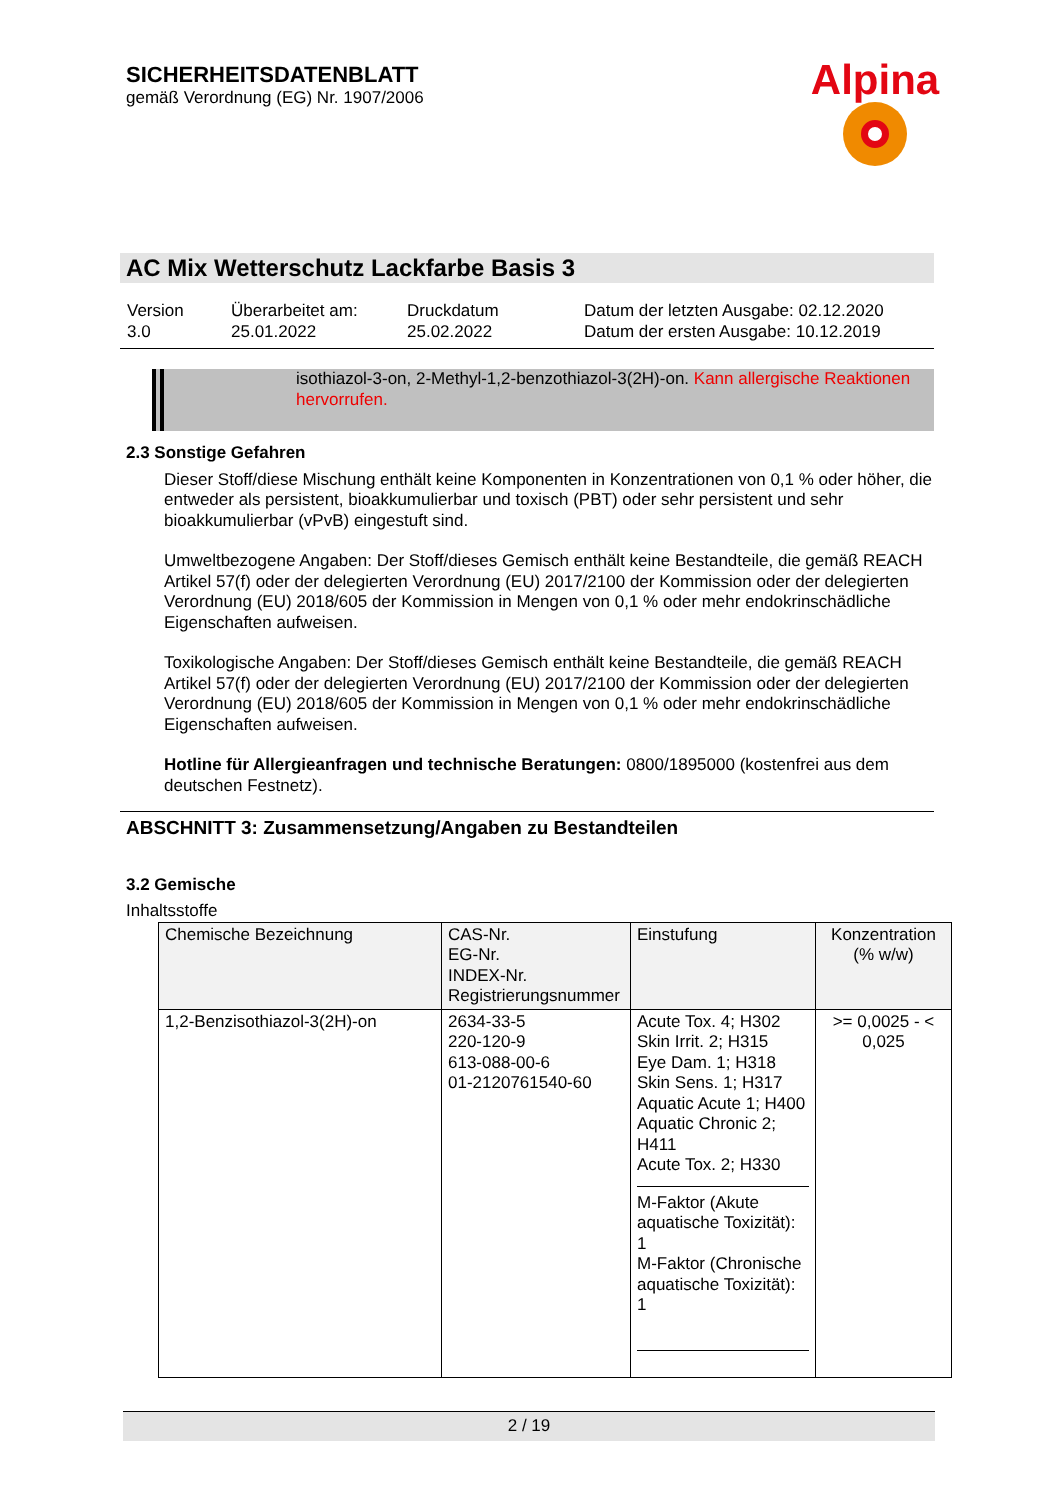SICHERHEITSDATENBLATT
gemäß Verordnung (EG) Nr. 1907/2006
Alpina
AC Mix Wetterschutz Lackfarbe Basis 3
Version
3.0
Überarbeitet am:
25.01.2022
Druckdatum
25.02.2022
Datum der letzten Ausgabe: 02.12.2020
Datum der ersten Ausgabe: 10.12.2019
isothiazol-3-on, 2-Methyl-1,2-benzothiazol-3(2H)-on. Kann allergische Reaktionen hervorrufen.
2.3 Sonstige Gefahren
Dieser Stoff/diese Mischung enthält keine Komponenten in Konzentrationen von 0,1 % oder höher, die entweder als persistent, bioakkumulierbar und toxisch (PBT) oder sehr persistent und sehr bioakkumulierbar (vPvB) eingestuft sind.
Umweltbezogene Angaben: Der Stoff/dieses Gemisch enthält keine Bestandteile, die gemäß REACH Artikel 57(f) oder der delegierten Verordnung (EU) 2017/2100 der Kommission oder der delegierten Verordnung (EU) 2018/605 der Kommission in Mengen von 0,1 % oder mehr endokrinschädliche Eigenschaften aufweisen.
Toxikologische Angaben: Der Stoff/dieses Gemisch enthält keine Bestandteile, die gemäß REACH Artikel 57(f) oder der delegierten Verordnung (EU) 2017/2100 der Kommission oder der delegierten Verordnung (EU) 2018/605 der Kommission in Mengen von 0,1 % oder mehr endokrinschädliche Eigenschaften aufweisen.
Hotline für Allergieanfragen und technische Beratungen: 0800/1895000 (kostenfrei aus dem deutschen Festnetz).
ABSCHNITT 3: Zusammensetzung/Angaben zu Bestandteilen
3.2 Gemische
Inhaltsstoffe
| Chemische Bezeichnung | CAS-Nr. EG-Nr. INDEX-Nr. Registrierungsnummer | Einstufung | Konzentration (% w/w) |
| --- | --- | --- | --- |
| 1,2-Benzisothiazol-3(2H)-on | 2634-33-5 220-120-9 613-088-00-6 01-2120761540-60 | Acute Tox. 4; H302 Skin Irrit. 2; H315 Eye Dam. 1; H318 Skin Sens. 1; H317 Aquatic Acute 1; H400 Aquatic Chronic 2; H411 Acute Tox. 2; H330 M-Faktor (Akute aquatische Toxizität): 1 M-Faktor (Chronische aquatische Toxizität): 1 | >= 0,0025 - < 0,025 |
2 / 19